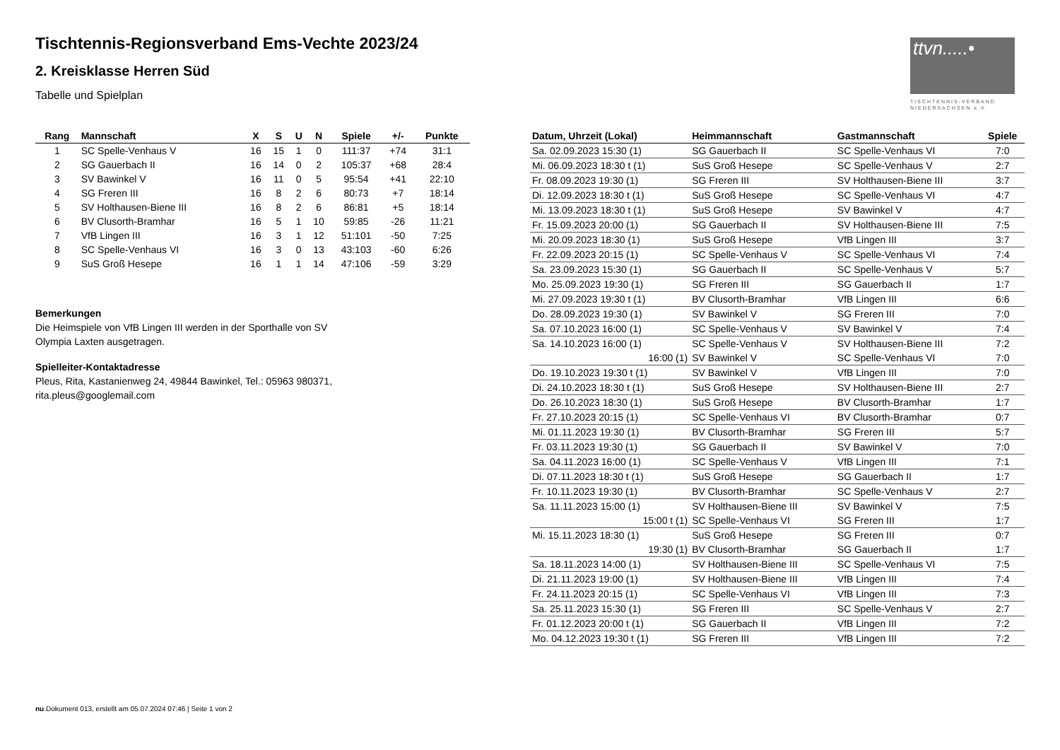ttvn.....•
TISCHTENNIS-VERBAND
NIEDERSACHSEN e.V.
Tischtennis-Regionsverband Ems-Vechte 2023/24
2. Kreisklasse Herren Süd
Tabelle und Spielplan
| Rang | Mannschaft | X | S | U | N | Spiele | +/- | Punkte |
| --- | --- | --- | --- | --- | --- | --- | --- | --- |
| 1 | SC Spelle-Venhaus V | 16 | 15 | 1 | 0 | 111:37 | +74 | 31:1 |
| 2 | SG Gauerbach II | 16 | 14 | 0 | 2 | 105:37 | +68 | 28:4 |
| 3 | SV Bawinkel V | 16 | 11 | 0 | 5 | 95:54 | +41 | 22:10 |
| 4 | SG Freren III | 16 | 8 | 2 | 6 | 80:73 | +7 | 18:14 |
| 5 | SV Holthausen-Biene III | 16 | 8 | 2 | 6 | 86:81 | +5 | 18:14 |
| 6 | BV Clusorth-Bramhar | 16 | 5 | 1 | 10 | 59:85 | -26 | 11:21 |
| 7 | VfB Lingen III | 16 | 3 | 1 | 12 | 51:101 | -50 | 7:25 |
| 8 | SC Spelle-Venhaus VI | 16 | 3 | 0 | 13 | 43:103 | -60 | 6:26 |
| 9 | SuS Groß Hesepe | 16 | 1 | 1 | 14 | 47:106 | -59 | 3:29 |
Bemerkungen
Die Heimspiele von VfB Lingen III werden in der Sporthalle von SV Olympia Laxten ausgetragen.
Spielleiter-Kontaktadresse
Pleus, Rita, Kastanienweg 24, 49844 Bawinkel, Tel.: 05963 980371, rita.pleus@googlemail.com
| Datum, Uhrzeit (Lokal) | Heimmannschaft | Gastmannschaft | Spiele |
| --- | --- | --- | --- |
| Sa. 02.09.2023 15:30 (1) | SG Gauerbach II | SC Spelle-Venhaus VI | 7:0 |
| Mi. 06.09.2023 18:30 t (1) | SuS Groß Hesepe | SC Spelle-Venhaus V | 2:7 |
| Fr. 08.09.2023 19:30 (1) | SG Freren III | SV Holthausen-Biene III | 3:7 |
| Di. 12.09.2023 18:30 t (1) | SuS Groß Hesepe | SC Spelle-Venhaus VI | 4:7 |
| Mi. 13.09.2023 18:30 t (1) | SuS Groß Hesepe | SV Bawinkel V | 4:7 |
| Fr. 15.09.2023 20:00 (1) | SG Gauerbach II | SV Holthausen-Biene III | 7:5 |
| Mi. 20.09.2023 18:30 (1) | SuS Groß Hesepe | VfB Lingen III | 3:7 |
| Fr. 22.09.2023 20:15 (1) | SC Spelle-Venhaus V | SC Spelle-Venhaus VI | 7:4 |
| Sa. 23.09.2023 15:30 (1) | SG Gauerbach II | SC Spelle-Venhaus V | 5:7 |
| Mo. 25.09.2023 19:30 (1) | SG Freren III | SG Gauerbach II | 1:7 |
| Mi. 27.09.2023 19:30 t (1) | BV Clusorth-Bramhar | VfB Lingen III | 6:6 |
| Do. 28.09.2023 19:30 (1) | SV Bawinkel V | SG Freren III | 7:0 |
| Sa. 07.10.2023 16:00 (1) | SC Spelle-Venhaus V | SV Bawinkel V | 7:4 |
| Sa. 14.10.2023 16:00 (1) | SC Spelle-Venhaus V | SV Holthausen-Biene III | 7:2 |
| 16:00 (1) | SV Bawinkel V | SC Spelle-Venhaus VI | 7:0 |
| Do. 19.10.2023 19:30 t (1) | SV Bawinkel V | VfB Lingen III | 7:0 |
| Di. 24.10.2023 18:30 t (1) | SuS Groß Hesepe | SV Holthausen-Biene III | 2:7 |
| Do. 26.10.2023 18:30 (1) | SuS Groß Hesepe | BV Clusorth-Bramhar | 1:7 |
| Fr. 27.10.2023 20:15 (1) | SC Spelle-Venhaus VI | BV Clusorth-Bramhar | 0:7 |
| Mi. 01.11.2023 19:30 (1) | BV Clusorth-Bramhar | SG Freren III | 5:7 |
| Fr. 03.11.2023 19:30 (1) | SG Gauerbach II | SV Bawinkel V | 7:0 |
| Sa. 04.11.2023 16:00 (1) | SC Spelle-Venhaus V | VfB Lingen III | 7:1 |
| Di. 07.11.2023 18:30 t (1) | SuS Groß Hesepe | SG Gauerbach II | 1:7 |
| Fr. 10.11.2023 19:30 (1) | BV Clusorth-Bramhar | SC Spelle-Venhaus V | 2:7 |
| Sa. 11.11.2023 15:00 (1) | SV Holthausen-Biene III | SV Bawinkel V | 7:5 |
| 15:00 t (1) | SC Spelle-Venhaus VI | SG Freren III | 1:7 |
| Mi. 15.11.2023 18:30 (1) | SuS Groß Hesepe | SG Freren III | 0:7 |
| 19:30 (1) | BV Clusorth-Bramhar | SG Gauerbach II | 1:7 |
| Sa. 18.11.2023 14:00 (1) | SV Holthausen-Biene III | SC Spelle-Venhaus VI | 7:5 |
| Di. 21.11.2023 19:00 (1) | SV Holthausen-Biene III | VfB Lingen III | 7:4 |
| Fr. 24.11.2023 20:15 (1) | SC Spelle-Venhaus VI | VfB Lingen III | 7:3 |
| Sa. 25.11.2023 15:30 (1) | SG Freren III | SC Spelle-Venhaus V | 2:7 |
| Fr. 01.12.2023 20:00 t (1) | SG Gauerbach II | VfB Lingen III | 7:2 |
| Mo. 04.12.2023 19:30 t (1) | SG Freren III | VfB Lingen III | 7:2 |
nu.Dokument 013, erstellt am 05.07.2024 07:46 | Seite 1 von 2